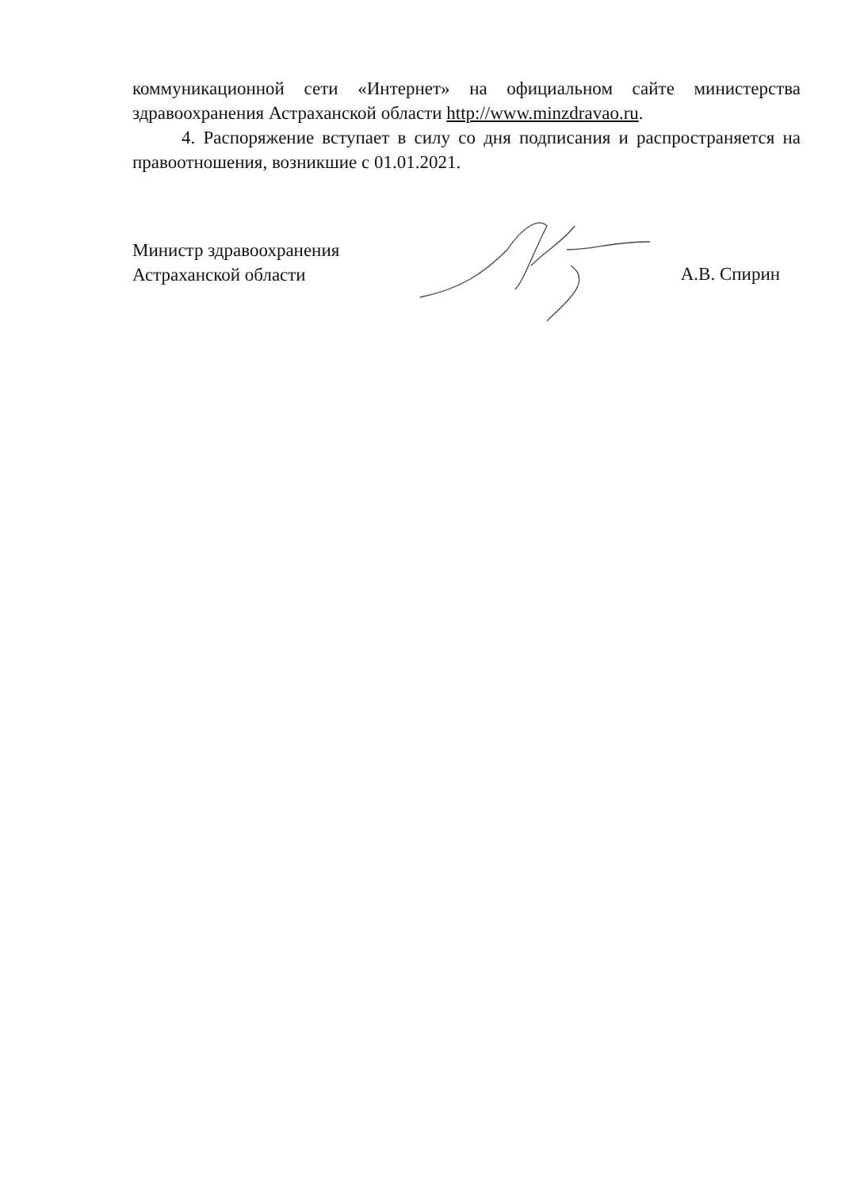коммуникационной сети «Интернет» на официальном сайте министерства здравоохранения Астраханской области http://www.minzdravao.ru.
4. Распоряжение вступает в силу со дня подписания и распространяется на правоотношения, возникшие с 01.01.2021.
Министр здравоохранения
Астраханской области
А.В. Спирин